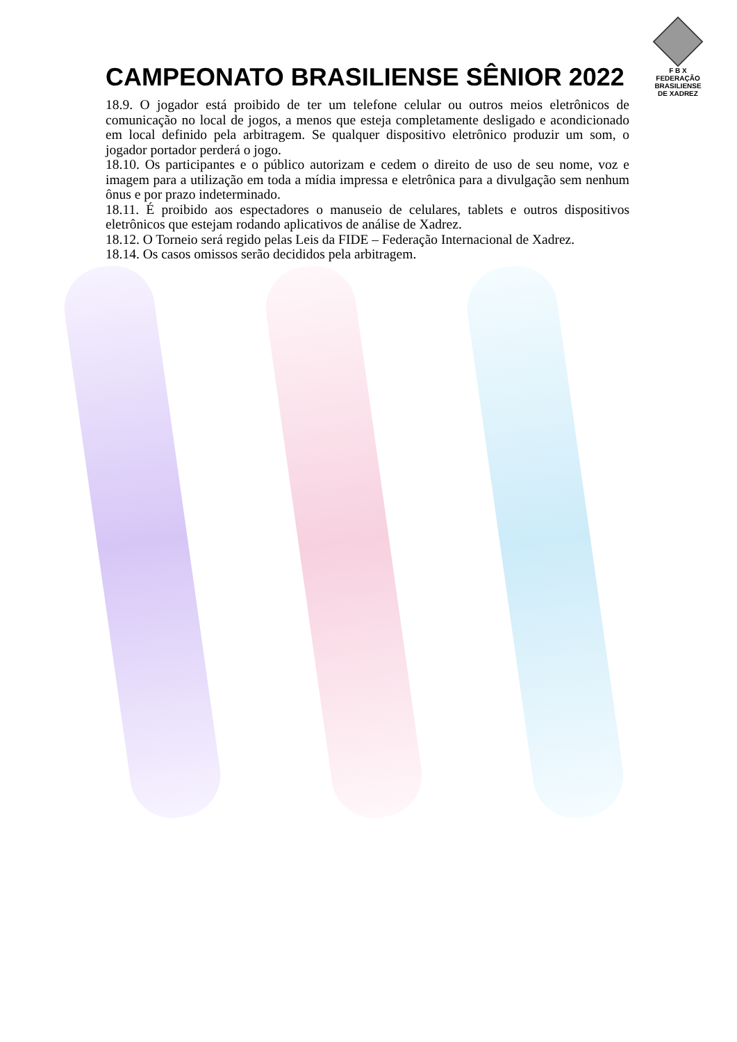CAMPEONATO BRASILIENSE SÊNIOR 2022
F B X
FEDERAÇÃO
BRASILIENSE
DE XADREZ
18.9. O jogador está proibido de ter um telefone celular ou outros meios eletrônicos de comunicação no local de jogos, a menos que esteja completamente desligado e acondicionado em local definido pela arbitragem. Se qualquer dispositivo eletrônico produzir um som, o jogador portador perderá o jogo.
18.10. Os participantes e o público autorizam e cedem o direito de uso de seu nome, voz e imagem para a utilização em toda a mídia impressa e eletrônica para a divulgação sem nenhum ônus e por prazo indeterminado.
18.11. É proibido aos espectadores o manuseio de celulares, tablets e outros dispositivos eletrônicos que estejam rodando aplicativos de análise de Xadrez.
18.12. O Torneio será regido pelas Leis da FIDE – Federação Internacional de Xadrez.
18.14. Os casos omissos serão decididos pela arbitragem.